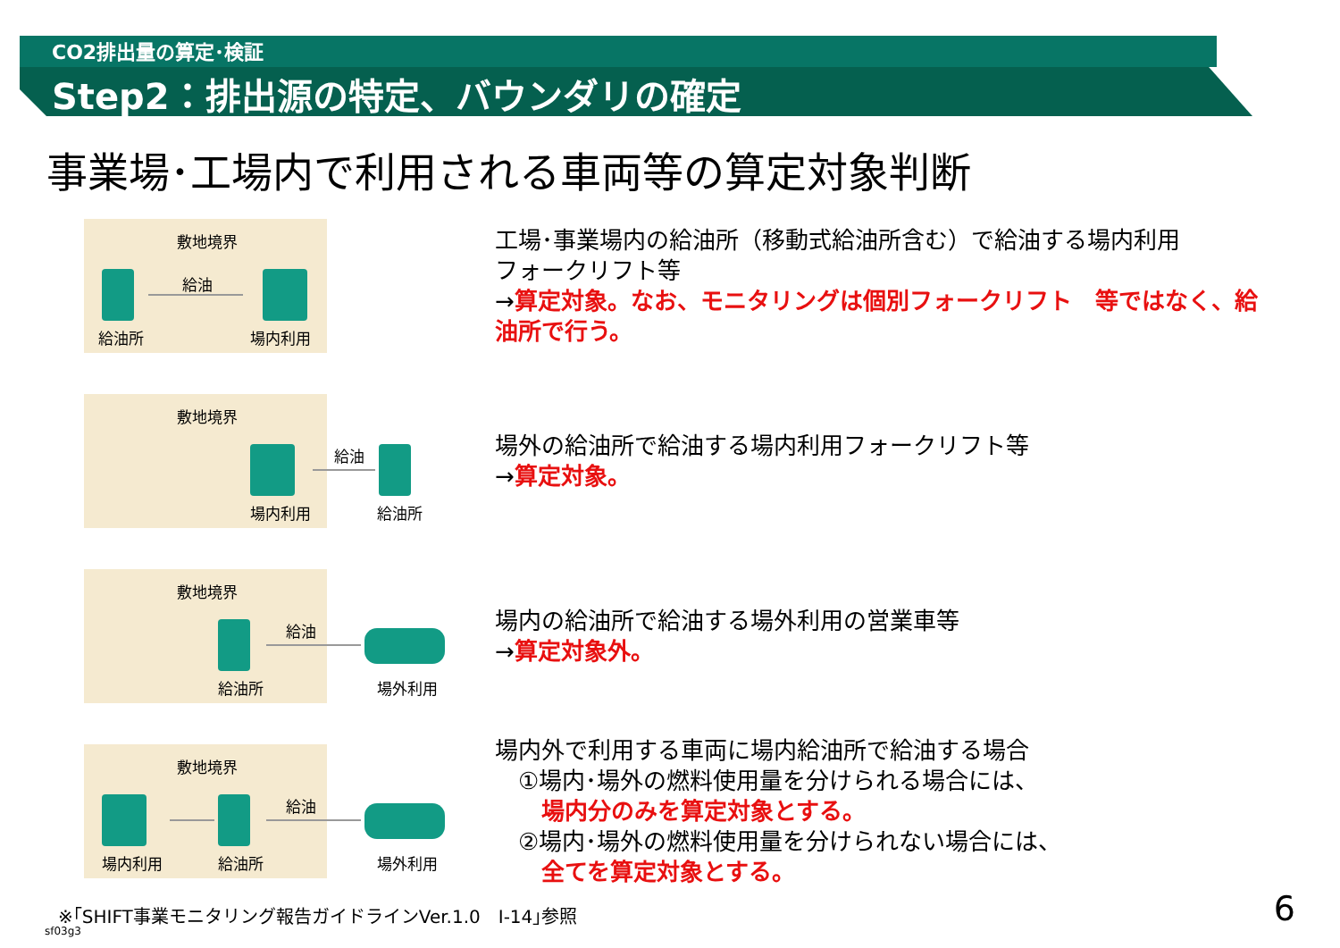CO2排出量の算定･検証
Step2：排出源の特定、バウンダリの確定
事業場･工場内で利用される車両等の算定対象判断
敷地境界
給油
給油所 場内利用
工場･事業場内の給油所（移動式給油所含む）で給油する場内利用
フォークリフト等
→算定対象。なお、モニタリングは個別フォークリフト　等ではなく、給
油所で行う。
敷地境界
給油
場内利用 給油所
場外の給油所で給油する場内利用フォークリフト等
→算定対象。
敷地境界
給油
給油所 場外利用
場内の給油所で給油する場外利用の営業車等
→算定対象外。
敷地境界
給油
場内利用 給油所 場外利用
場内外で利用する車両に場内給油所で給油する場合
　①場内･場外の燃料使用量を分けられる場合には、
　　場内分のみを算定対象とする。
　②場内･場外の燃料使用量を分けられない場合には、
　　全てを算定対象とする。
※｢SHIFT事業モニタリング報告ガイドラインVer.1.0　Ⅰ-14｣参照
sf03g3
6